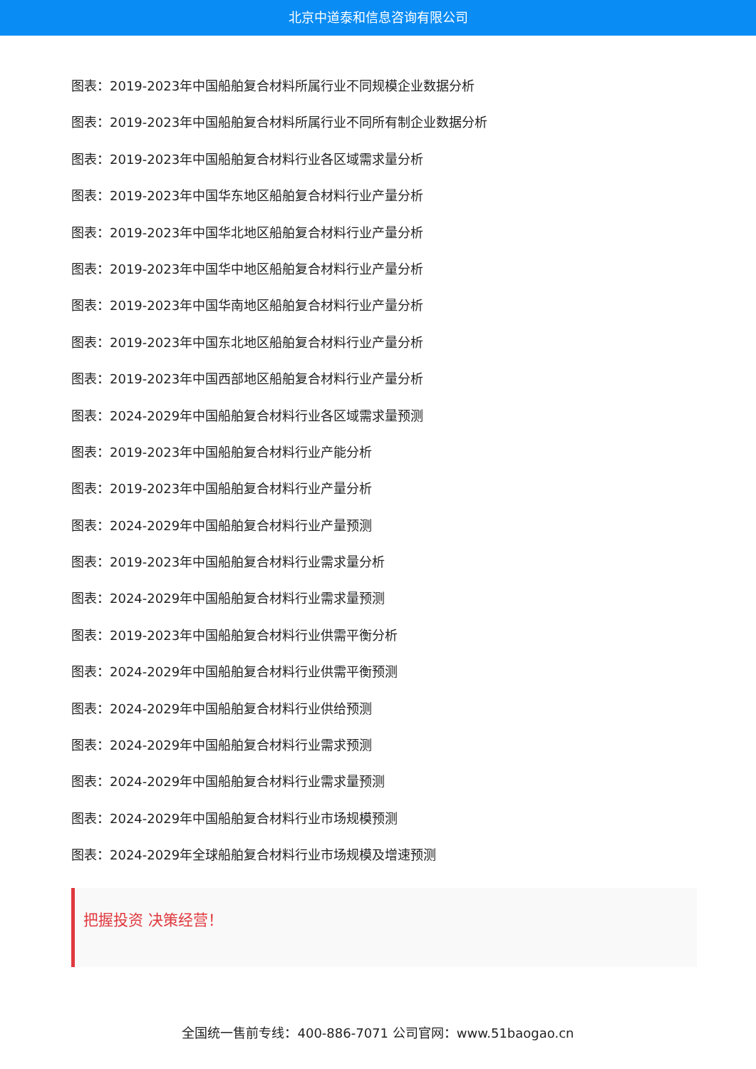北京中道泰和信息咨询有限公司
图表：2019-2023年中国船舶复合材料所属行业不同规模企业数据分析
图表：2019-2023年中国船舶复合材料所属行业不同所有制企业数据分析
图表：2019-2023年中国船舶复合材料行业各区域需求量分析
图表：2019-2023年中国华东地区船舶复合材料行业产量分析
图表：2019-2023年中国华北地区船舶复合材料行业产量分析
图表：2019-2023年中国华中地区船舶复合材料行业产量分析
图表：2019-2023年中国华南地区船舶复合材料行业产量分析
图表：2019-2023年中国东北地区船舶复合材料行业产量分析
图表：2019-2023年中国西部地区船舶复合材料行业产量分析
图表：2024-2029年中国船舶复合材料行业各区域需求量预测
图表：2019-2023年中国船舶复合材料行业产能分析
图表：2019-2023年中国船舶复合材料行业产量分析
图表：2024-2029年中国船舶复合材料行业产量预测
图表：2019-2023年中国船舶复合材料行业需求量分析
图表：2024-2029年中国船舶复合材料行业需求量预测
图表：2019-2023年中国船舶复合材料行业供需平衡分析
图表：2024-2029年中国船舶复合材料行业供需平衡预测
图表：2024-2029年中国船舶复合材料行业供给预测
图表：2024-2029年中国船舶复合材料行业需求预测
图表：2024-2029年中国船舶复合材料行业需求量预测
图表：2024-2029年中国船舶复合材料行业市场规模预测
图表：2024-2029年全球船舶复合材料行业市场规模及增速预测
把握投资 决策经营！
全国统一售前专线：400-886-7071 公司官网：www.51baogao.cn